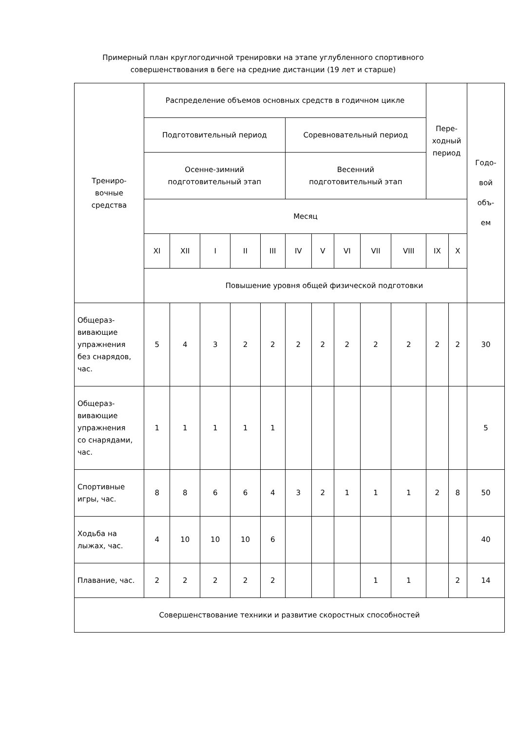Примерный план круглогодичной тренировки на этапе углубленного спортивного
совершенствования в беге на средние дистанции (19 лет и старше)
| Трениро- вочные средства | Распределение объемов основных средств в годичном цикле | | | | | | | | | | Пере- ходный период | | Годо- вой объ- ем |
| | Подготовительный период | | | | | Соревновательный период | | | | | | | |
| | Осенне-зимний подготовительный этап | | | | | Весенний подготовительный этап | | | | | | | |
| | Месяц | | | | | | | | | | | | |
| | XI | XII | I | II | III | IV | V | VI | VII | VIII | IX | X | |
| | Повышение уровня общей физической подготовки | | | | | | | | | | | | |
| Общераз- вивающие упражнения без снарядов, час. | 5 | 4 | 3 | 2 | 2 | 2 | 2 | 2 | 2 | 2 | 2 | 2 | 30 |
| Общераз- вивающие упражнения со снарядами, час. | 1 | 1 | 1 | 1 | 1 | | | | | | | | 5 |
| Спортивные игры, час. | 8 | 8 | 6 | 6 | 4 | 3 | 2 | 1 | 1 | 1 | 2 | 8 | 50 |
| Ходьба на лыжах, час. | 4 | 10 | 10 | 10 | 6 | | | | | | | | 40 |
| Плавание, час. | 2 | 2 | 2 | 2 | 2 | | | | 1 | 1 | | 2 | 14 |
| Совершенствование техники и развитие скоростных способностей | | | | | | | | | | | | | |